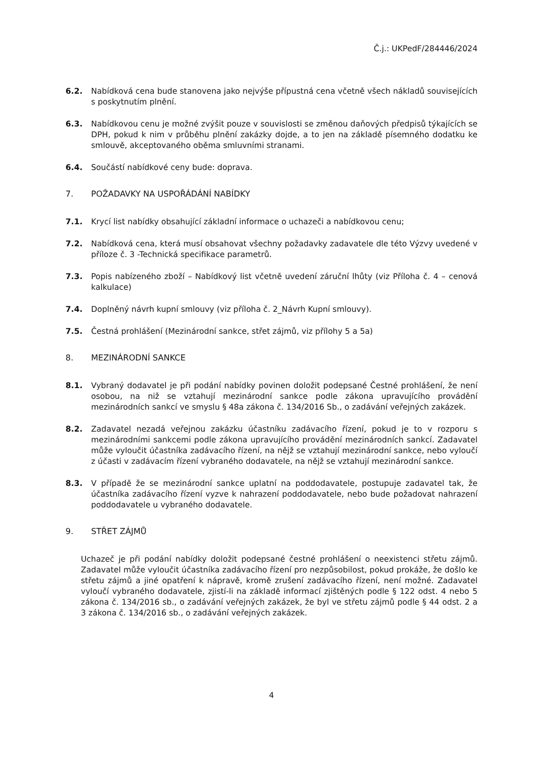Č.j.: UKPedF/284446/2024
6.2. Nabídková cena bude stanovena jako nejvýše přípustná cena včetně všech nákladů souvisejících s poskytnutím plnění.
6.3. Nabídkovou cenu je možné zvýšit pouze v souvislosti se změnou daňových předpisů týkajících se DPH, pokud k nim v průběhu plnění zakázky dojde, a to jen na základě písemného dodatku ke smlouvě, akceptovaného oběma smluvními stranami.
6.4. Součástí nabídkové ceny bude: doprava.
7. POŽADAVKY NA USPOŘÁDÁNÍ NABÍDKY
7.1. Krycí list nabídky obsahující základní informace o uchazeči a nabídkovou cenu;
7.2. Nabídková cena, která musí obsahovat všechny požadavky zadavatele dle této Výzvy uvedené v příloze č. 3 -Technická specifikace parametrů.
7.3. Popis nabízeného zboží – Nabídkový list včetně uvedení záruční lhůty (viz Příloha č. 4 – cenová kalkulace)
7.4. Doplněný návrh kupní smlouvy (viz příloha č. 2_Návrh Kupní smlouvy).
7.5. Čestná prohlášení (Mezinárodní sankce, střet zájmů, viz přílohy 5 a 5a)
8. MEZINÁRODNÍ SANKCE
8.1. Vybraný dodavatel je při podání nabídky povinen doložit podepsané Čestné prohlášení, že není osobou, na niž se vztahují mezinárodní sankce podle zákona upravujícího provádění mezinárodních sankcí ve smyslu § 48a zákona č. 134/2016 Sb., o zadávání veřejných zakázek.
8.2. Zadavatel nezadá veřejnou zakázku účastníku zadávacího řízení, pokud je to v rozporu s mezinárodními sankcemi podle zákona upravujícího provádění mezinárodních sankcí. Zadavatel může vyloučit účastníka zadávacího řízení, na nějž se vztahují mezinárodní sankce, nebo vyloučí z účasti v zadávacím řízení vybraného dodavatele, na nějž se vztahují mezinárodní sankce.
8.3. V případě že se mezinárodní sankce uplatní na poddodavatele, postupuje zadavatel tak, že účastníka zadávacího řízení vyzve k nahrazení poddodavatele, nebo bude požadovat nahrazení poddodavatele u vybraného dodavatele.
9. STŘET ZÁJMŮ
Uchazeč je při podání nabídky doložit podepsané čestné prohlášení o neexistenci střetu zájmů. Zadavatel může vyloučit účastníka zadávacího řízení pro nezpůsobilost, pokud prokáže, že došlo ke střetu zájmů a jiné opatření k nápravě, kromě zrušení zadávacího řízení, není možné. Zadavatel vyloučí vybraného dodavatele, zjistí-li na základě informací zjištěných podle § 122 odst. 4 nebo 5 zákona č. 134/2016 sb., o zadávání veřejných zakázek, že byl ve střetu zájmů podle § 44 odst. 2 a 3 zákona č. 134/2016 sb., o zadávání veřejných zakázek.
4